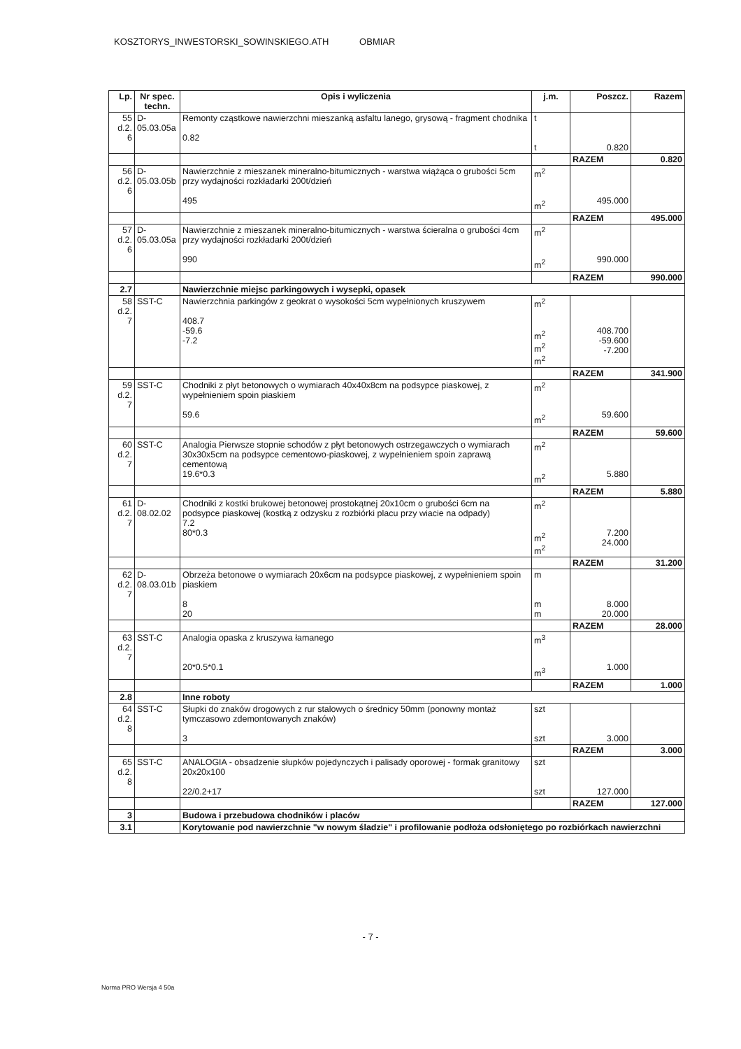KOSZTORYS_INWESTORSKI_SOWINSKIEGO.ATH OBMIAR
| Lp. | Nr spec. techn. | Opis i wyliczenia | j.m. | Poszcz. | Razem |
| --- | --- | --- | --- | --- | --- |
| 55 d.2. 6 | D-05.03.05a | Remonty cząstkowe nawierzchni mieszanką asfaltu lanego, grysową - fragment chodnika 0.82 | t t | 0.820 | |
| | | | | RAZEM | 0.820 |
| 56 d.2. 6 | D-05.03.05b | Nawierzchnie z mieszanek mineralno-bitumicznych - warstwa wiążąca o grubości 5cm przy wydajności rozkładarki 200t/dzień 495 | m<sup>2</sup> m<sup>2</sup> | 495.000 | |
| | | | | RAZEM | 495.000 |
| 57 d.2. 6 | D-05.03.05a | Nawierzchnie z mieszanek mineralno-bitumicznych - warstwa ścieralna o grubości 4cm przy wydajności rozkładarki 200t/dzień 990 | m<sup>2</sup> m<sup>2</sup> | 990.000 | |
| | | | | RAZEM | 990.000 |
| 2.7 | | Nawierzchnie miejsc parkingowych i wysepki, opasek | | | |
| 58 d.2. 7 | SST-C | Nawierzchnia parkingów z geokrat o wysokości 5cm wypełnionych kruszywem 408.7 -59.6 -7.2 | m<sup>2</sup> m<sup>2</sup> m<sup>2</sup> m<sup>2</sup> | 408.700 -59.600 -7.200 | |
| | | | | RAZEM | 341.900 |
| 59 d.2. 7 | SST-C | Chodniki z płyt betonowych o wymiarach 40x40x8cm na podsypce piaskowej, z wypełnieniem spoin piaskiem 59.6 | m<sup>2</sup> m<sup>2</sup> | 59.600 | |
| | | | | RAZEM | 59.600 |
| 60 d.2. 7 | SST-C | Analogia Pierwsze stopnie schodów z płyt betonowych ostrzegawczych o wymiarach 30x30x5cm na podsypce cementowo-piaskowej, z wypełnieniem spoin zaprawą cementową 19.6*0.3 | m<sup>2</sup> m<sup>2</sup> | 5.880 | |
| | | | | RAZEM | 5.880 |
| 61 d.2. 7 | D-08.02.02 | Chodniki z kostki brukowej betonowej prostokątnej 20x10cm o grubości 6cm na podsypce piaskowej (kostką z odzysku z rozbiórki placu przy wiacie na odpady) 7.2 80*0.3 | m<sup>2</sup> m<sup>2</sup> m<sup>2</sup> | 7.200 24.000 | |
| | | | | RAZEM | 31.200 |
| 62 d.2. 7 | D-08.03.01b | Obrzeża betonowe o wymiarach 20x6cm na podsypce piaskowej, z wypełnieniem spoin piaskiem 8 20 | m m m | 8.000 20.000 | |
| | | | | RAZEM | 28.000 |
| 63 d.2. 7 | SST-C | Analogia opaska z kruszywa łamanego 20*0.5*0.1 | m<sup>3</sup> m<sup>3</sup> | 1.000 | |
| | | | | RAZEM | 1.000 |
| 2.8 | | Inne roboty | | | |
| 64 d.2. 8 | SST-C | Słupki do znaków drogowych z rur stalowych o średnicy 50mm (ponowny montaż tymczasowo zdemontowanych znaków) 3 | szt szt | 3.000 | |
| | | | | RAZEM | 3.000 |
| 65 d.2. 8 | SST-C | ANALOGIA - obsadzenie słupków pojedynczych i palisady oporowej - formak granitowy 20x20x100 22/0.2+17 | szt szt | 127.000 | |
| | | | | RAZEM | 127.000 |
| 3 | | Budowa i przebudowa chodników i placów | | | |
| 3.1 | | Korytowanie pod nawierzchnie "w nowym śladzie" i profilowanie podłoża odsłoniętego po rozbiórkach nawierzchni | | | |
- 7 -
Norma PRO Wersja 4 50a